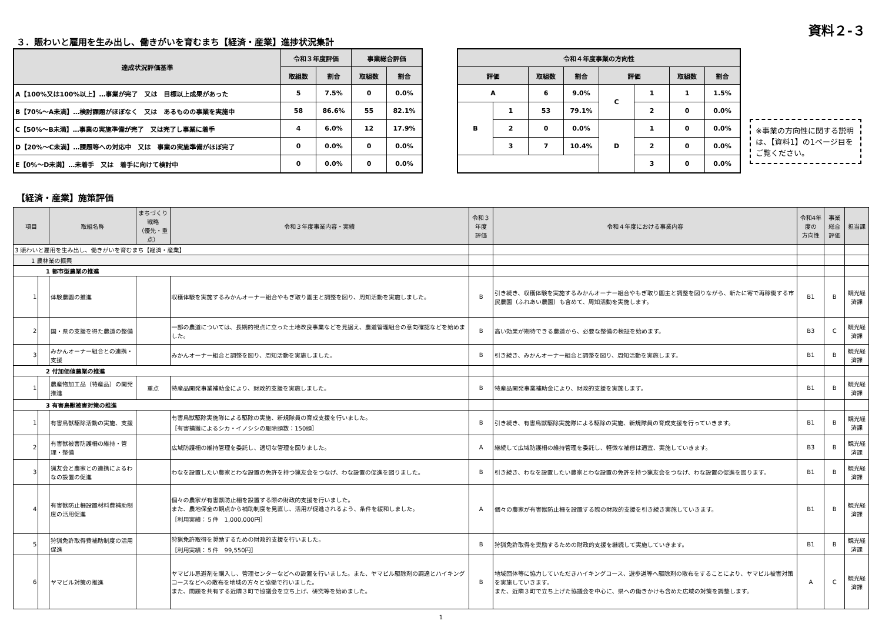資料２-３
３．賑わいと雇用を生み出し、働きがいを育むまち【経済・産業】進捗状況集計
| 達成状況評価基準 | 令和３年度評価 | | 事業総合評価 | |
| --- | --- | --- | --- | --- |
| | 取組数 | 割合 | 取組数 | 割合 |
| A【100%又は100%以上】…事業が完了 又は 目標以上成果があった | 5 | 7.5% | 0 | 0.0% |
| B【70%～A未満】…検討課題がほぼなく 又は あるものの事業を実施中 | 58 | 86.6% | 55 | 82.1% |
| C【50%～B未満】…事業の実施準備が完了 又は完了し事業に着手 | 4 | 6.0% | 12 | 17.9% |
| D【20%～C未満】…課題等への対応中 又は 事業の実施準備がほぼ完了 | 0 | 0.0% | 0 | 0.0% |
| E【0%～D未満】…未着手 又は 着手に向けて検討中 | 0 | 0.0% | 0 | 0.0% |
| 令和４年度事業の方向性 | | | | | | | |
| --- | --- | --- | --- | --- | --- | --- | --- |
| 評価 | | 取組数 | 割合 | 評価 | | 取組数 | 割合 |
| A | | 6 | 9.0% | C | 1 | 1 | 1.5% |
| B | 1 | 53 | 79.1% | | 2 | 0 | 0.0% |
| | 2 | 0 | 0.0% | D | 1 | 0 | 0.0% |
| | 3 | 7 | 10.4% | | 2 | 0 | 0.0% |
| | | | | | 3 | 0 | 0.0% |
※事業の方向性に関する説明は、【資料1】の1ページ目をご覧ください。
【経済・産業】施策評価
| 項目 | | 取組名称 | まちづくり戦略 （優先・重点） | 令和３年度事業内容・実績 | 令和３年度 評価 | 令和４年度における事業内容 | 令和4年度の 方向性 | 事業総合 評価 | 担当課 |
| --- | --- | --- | --- | --- | --- | --- | --- | --- | --- |
| 3 賑わいと雇用を生み出し、働きがいを育むまち【経済・産業】 | | | | | | | | | |
| 1 農林業の振興 | | | | | | | | | |
| 1 都市型農業の推進 | | | | | | | | | |
| 1 | | 体験農園の推進 | | 収穫体験を実施するみかんオーナー組合やもぎ取り園主と調整を図り、周知活動を実施しました。 | B | 引き続き、収穫体験を実施するみかんオーナー組合やもぎ取り園主と調整を図りながら、新たに寄で再稼働する市民農園（ふれあい農園）も含めて、周知活動を実施します。 | B1 | B | 観光経済課 |
| 2 | | 国・県の支援を得た農道の整備 | | 一部の農道については、長期的視点に立った土地改良事業などを見据え、農道管理組合の意向確認などを始めました。 | B | 高い効果が期待できる農道から、必要な整備の検証を始めます。 | B3 | C | 観光経済課 |
| 3 | | みかんオーナー組合との連携・支援 | | みかんオーナー組合と調整を図り、周知活動を実施しました。 | B | 引き続き、みかんオーナー組合と調整を図り、周知活動を実施します。 | B1 | B | 観光経済課 |
| 2 付加価値農業の推進 | | | | | | | | | |
| 1 | | 農産物加工品（特産品）の開発推進 | 重点 | 特産品開発事業補助金により、財政的支援を実施しました。 | B | 特産品開発事業補助金により、財政的支援を実施します。 | B1 | B | 観光経済課 |
| 3 有害鳥獣被害対策の推進 | | | | | | | | | |
| 1 | | 有害鳥獣駆除活動の実施、支援 | | 有害鳥獣駆除実施隊による駆除の実施、新規隊員の育成支援を行いました。 ［有害捕獲によるシカ・イノシシの駆除頭数：150頭］ | B | 引き続き、有害鳥獣駆除実施隊による駆除の実施、新規隊員の育成支援を行っていきます。 | B1 | B | 観光経済課 |
| 2 | | 有害獣被害防護柵の維持・管理・整備 | | 広域防護柵の維持管理を委託し、適切な管理を図りました。 | A | 継続して広域防護柵の維持管理を委託し、軽微な補修は適宜、実施していきます。 | B3 | B | 観光経済課 |
| 3 | | 猟友会と農家との連携によるわなの設置の促進 | | わなを設置したい農家とわな設置の免許を持つ猟友会をつなげ、わな設置の促進を図りました。 | B | 引き続き、わなを設置したい農家とわな設置の免許を持つ猟友会をつなげ、わな設置の促進を図ります。 | B1 | B | 観光経済課 |
| 4 | | 有害獣防止柵設置材料費補助制度の活用促進 | | 個々の農家が有害獣防止柵を設置する際の財政的支援を行いました。 また、農地保全の観点から補助制度を見直し、活用が促進されるよう、条件を緩和しました。 ［利用実績：５件 1,000,000円］ | A | 個々の農家が有害獣防止柵を設置する際の財政的支援を引き続き実施していきます。 | B1 | B | 観光経済課 |
| 5 | | 狩猟免許取得費補助制度の活用促進 | | 狩猟免許取得を奨励するための財政的支援を行いました。 ［利用実績：５件 99,550円］ | B | 狩猟免許取得を奨励するための財政的支援を継続して実施していきます。 | B1 | B | 観光経済課 |
| 6 | | ヤマビル対策の推進 | | ヤマビル忌避剤を購入し、管理センターなどへの設置を行いました。また、ヤマビル駆除剤の調達とハイキングコースなどへの散布を地域の方々と協働で行いました。 また、問題を共有する近隣３町で協議会を立ち上げ、研究等を始めました。 | B | 地域団体等に協力していただきハイキングコース、遊歩道等へ駆除剤の散布をすることにより、ヤマビル被害対策を実施していきます。 また、近隣３町で立ち上げた協議会を中心に、県への働きかけも含めた広域の対策を調整します。 | A | C | 観光経済課 |
1